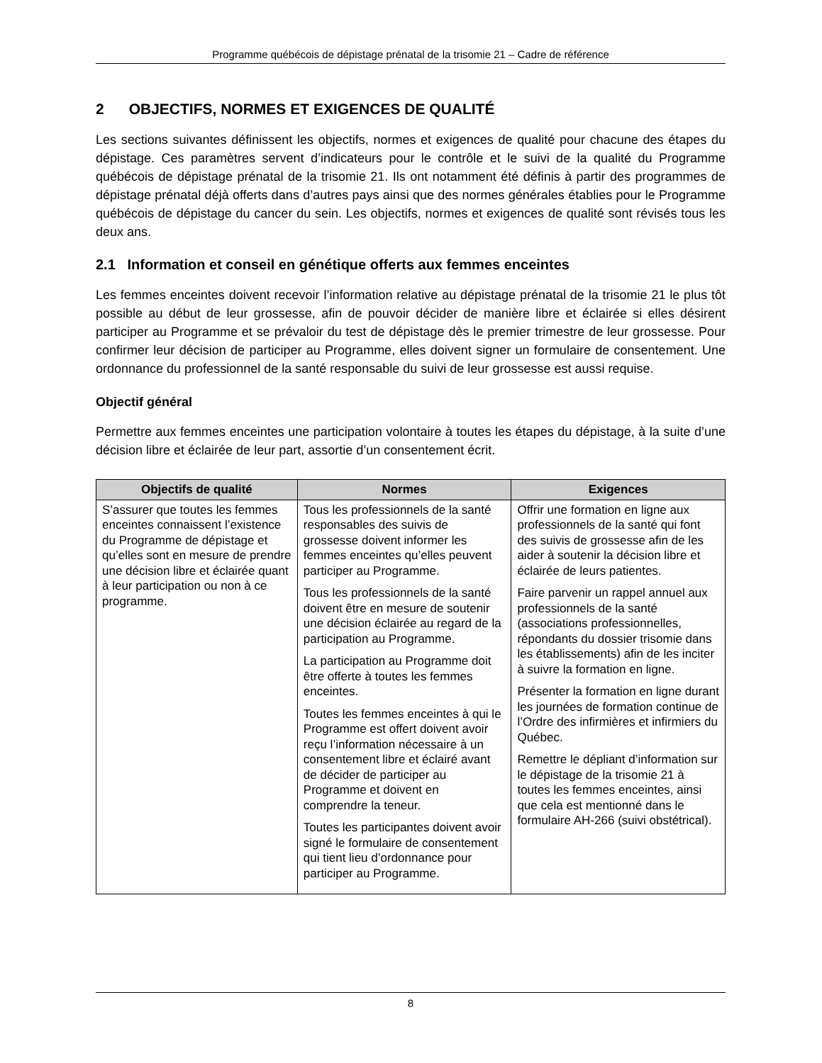Programme québécois de dépistage prénatal de la trisomie 21 – Cadre de référence
2 OBJECTIFS, NORMES ET EXIGENCES DE QUALITÉ
Les sections suivantes définissent les objectifs, normes et exigences de qualité pour chacune des étapes du dépistage. Ces paramètres servent d’indicateurs pour le contrôle et le suivi de la qualité du Programme québécois de dépistage prénatal de la trisomie 21. Ils ont notamment été définis à partir des programmes de dépistage prénatal déjà offerts dans d’autres pays ainsi que des normes générales établies pour le Programme québécois de dépistage du cancer du sein. Les objectifs, normes et exigences de qualité sont révisés tous les deux ans.
2.1 Information et conseil en génétique offerts aux femmes enceintes
Les femmes enceintes doivent recevoir l’information relative au dépistage prénatal de la trisomie 21 le plus tôt possible au début de leur grossesse, afin de pouvoir décider de manière libre et éclairée si elles désirent participer au Programme et se prévaloir du test de dépistage dès le premier trimestre de leur grossesse. Pour confirmer leur décision de participer au Programme, elles doivent signer un formulaire de consentement. Une ordonnance du professionnel de la santé responsable du suivi de leur grossesse est aussi requise.
Objectif général
Permettre aux femmes enceintes une participation volontaire à toutes les étapes du dépistage, à la suite d’une décision libre et éclairée de leur part, assortie d’un consentement écrit.
| Objectifs de qualité | Normes | Exigences |
| --- | --- | --- |
| S’assurer que toutes les femmes enceintes connaissent l’existence du Programme de dépistage et qu’elles sont en mesure de prendre une décision libre et éclairée quant à leur participation ou non à ce programme. | Tous les professionnels de la santé responsables des suivis de grossesse doivent informer les femmes enceintes qu’elles peuvent participer au Programme. Tous les professionnels de la santé doivent être en mesure de soutenir une décision éclairée au regard de la participation au Programme. La participation au Programme doit être offerte à toutes les femmes enceintes. Toutes les femmes enceintes à qui le Programme est offert doivent avoir reçu l’information nécessaire à un consentement libre et éclairé avant de décider de participer au Programme et doivent en comprendre la teneur. Toutes les participantes doivent avoir signé le formulaire de consentement qui tient lieu d’ordonnance pour participer au Programme. | Offrir une formation en ligne aux professionnels de la santé qui font des suivis de grossesse afin de les aider à soutenir la décision libre et éclairée de leurs patientes. Faire parvenir un rappel annuel aux professionnels de la santé (associations professionnelles, répondants du dossier trisomie dans les établissements) afin de les inciter à suivre la formation en ligne. Présenter la formation en ligne durant les journées de formation continue de l’Ordre des infirmières et infirmiers du Québec. Remettre le dépliant d’information sur le dépistage de la trisomie 21 à toutes les femmes enceintes, ainsi que cela est mentionné dans le formulaire AH-266 (suivi obstétrical). |
8